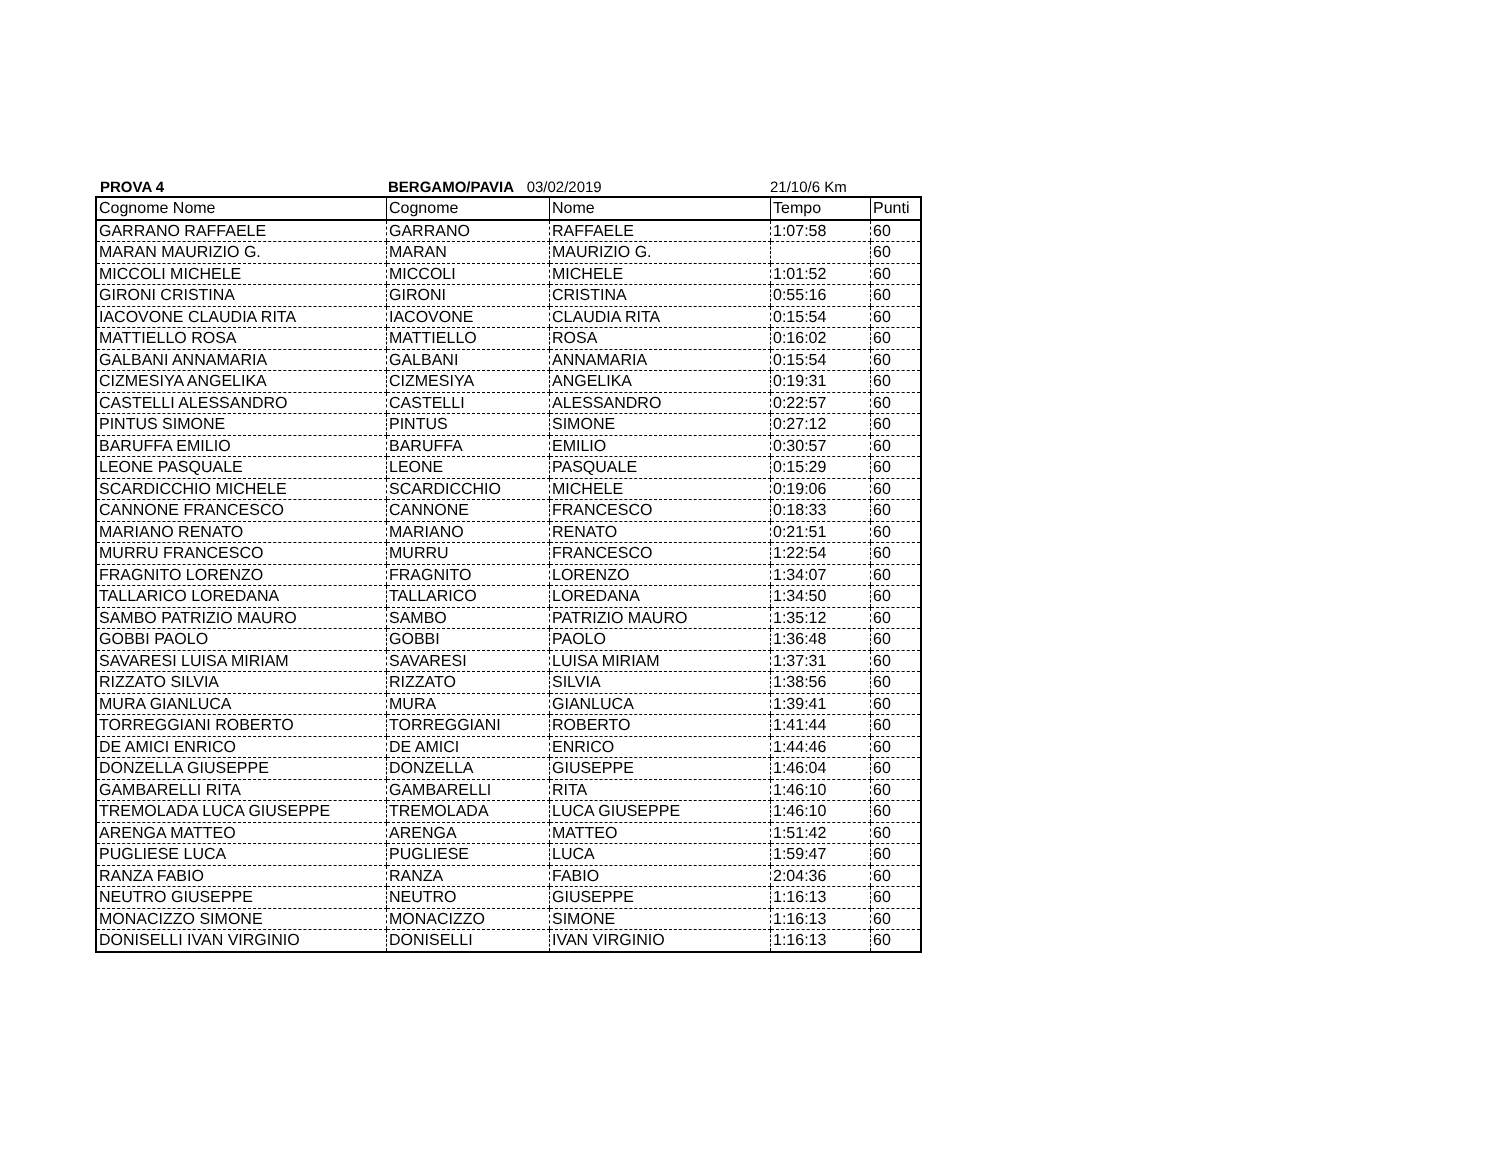PROVA 4 BERGAMO/PAVIA 03/02/2019 21/10/6 Km
| Cognome Nome | Cognome | Nome | Tempo | Punti |
| --- | --- | --- | --- | --- |
| GARRANO RAFFAELE | GARRANO | RAFFAELE | 1:07:58 | 60 |
| MARAN MAURIZIO G. | MARAN | MAURIZIO G. | | 60 |
| MICCOLI MICHELE | MICCOLI | MICHELE | 1:01:52 | 60 |
| GIRONI CRISTINA | GIRONI | CRISTINA | 0:55:16 | 60 |
| IACOVONE CLAUDIA RITA | IACOVONE | CLAUDIA RITA | 0:15:54 | 60 |
| MATTIELLO ROSA | MATTIELLO | ROSA | 0:16:02 | 60 |
| GALBANI ANNAMARIA | GALBANI | ANNAMARIA | 0:15:54 | 60 |
| CIZMESIYA ANGELIKA | CIZMESIYA | ANGELIKA | 0:19:31 | 60 |
| CASTELLI ALESSANDRO | CASTELLI | ALESSANDRO | 0:22:57 | 60 |
| PINTUS SIMONE | PINTUS | SIMONE | 0:27:12 | 60 |
| BARUFFA EMILIO | BARUFFA | EMILIO | 0:30:57 | 60 |
| LEONE PASQUALE | LEONE | PASQUALE | 0:15:29 | 60 |
| SCARDICCHIO MICHELE | SCARDICCHIO | MICHELE | 0:19:06 | 60 |
| CANNONE FRANCESCO | CANNONE | FRANCESCO | 0:18:33 | 60 |
| MARIANO RENATO | MARIANO | RENATO | 0:21:51 | 60 |
| MURRU FRANCESCO | MURRU | FRANCESCO | 1:22:54 | 60 |
| FRAGNITO LORENZO | FRAGNITO | LORENZO | 1:34:07 | 60 |
| TALLARICO LOREDANA | TALLARICO | LOREDANA | 1:34:50 | 60 |
| SAMBO PATRIZIO MAURO | SAMBO | PATRIZIO MAURO | 1:35:12 | 60 |
| GOBBI PAOLO | GOBBI | PAOLO | 1:36:48 | 60 |
| SAVARESI LUISA MIRIAM | SAVARESI | LUISA MIRIAM | 1:37:31 | 60 |
| RIZZATO SILVIA | RIZZATO | SILVIA | 1:38:56 | 60 |
| MURA GIANLUCA | MURA | GIANLUCA | 1:39:41 | 60 |
| TORREGGIANI ROBERTO | TORREGGIANI | ROBERTO | 1:41:44 | 60 |
| DE AMICI ENRICO | DE AMICI | ENRICO | 1:44:46 | 60 |
| DONZELLA GIUSEPPE | DONZELLA | GIUSEPPE | 1:46:04 | 60 |
| GAMBARELLI RITA | GAMBARELLI | RITA | 1:46:10 | 60 |
| TREMOLADA LUCA GIUSEPPE | TREMOLADA | LUCA GIUSEPPE | 1:46:10 | 60 |
| ARENGA MATTEO | ARENGA | MATTEO | 1:51:42 | 60 |
| PUGLIESE LUCA | PUGLIESE | LUCA | 1:59:47 | 60 |
| RANZA FABIO | RANZA | FABIO | 2:04:36 | 60 |
| NEUTRO GIUSEPPE | NEUTRO | GIUSEPPE | 1:16:13 | 60 |
| MONACIZZO SIMONE | MONACIZZO | SIMONE | 1:16:13 | 60 |
| DONISELLI IVAN VIRGINIO | DONISELLI | IVAN VIRGINIO | 1:16:13 | 60 |